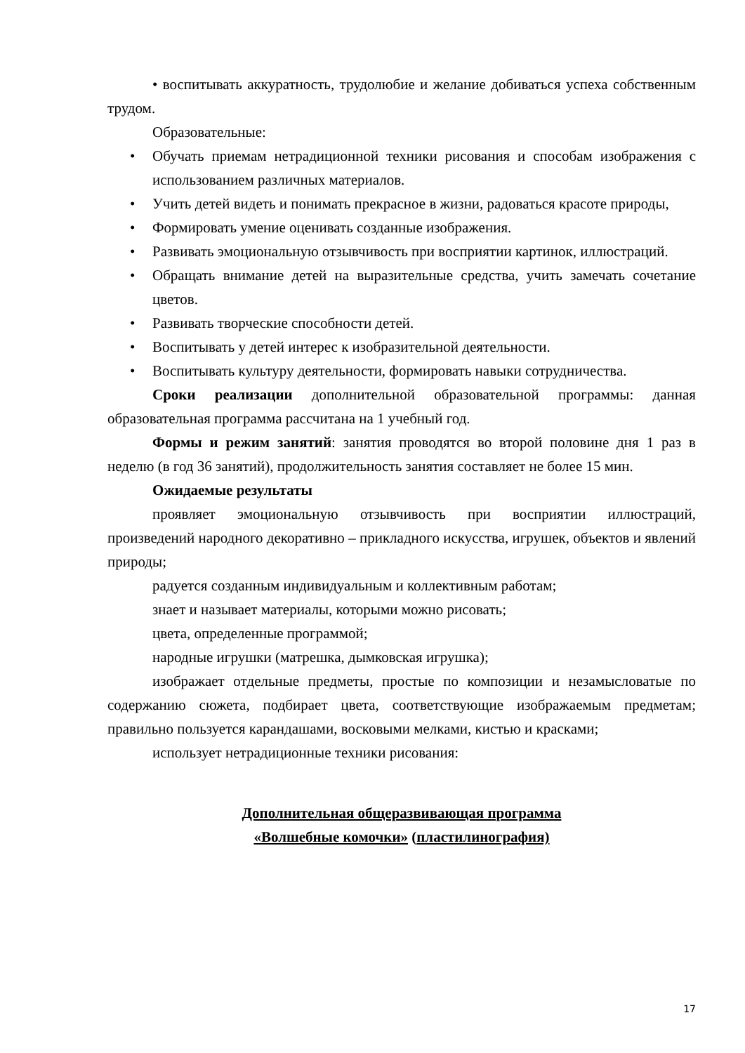• воспитывать аккуратность, трудолюбие и желание добиваться успеха собственным трудом.
Образовательные:
• Обучать приемам нетрадиционной техники рисования и способам изображения с использованием различных материалов.
• Учить детей видеть и понимать прекрасное в жизни, радоваться красоте природы,
• Формировать умение оценивать созданные изображения.
• Развивать эмоциональную отзывчивость при восприятии картинок, иллюстраций.
• Обращать внимание детей на выразительные средства, учить замечать сочетание цветов.
• Развивать творческие способности детей.
• Воспитывать у детей интерес к изобразительной деятельности.
• Воспитывать культуру деятельности, формировать навыки сотрудничества.
Сроки реализации дополнительной образовательной программы: данная образовательная программа рассчитана на 1 учебный год.
Формы и режим занятий: занятия проводятся во второй половине дня 1 раз в неделю (в год 36 занятий), продолжительность занятия составляет не более 15 мин.
Ожидаемые результаты
проявляет эмоциональную отзывчивость при восприятии иллюстраций, произведений народного декоративно – прикладного искусства, игрушек, объектов и явлений природы;
радуется созданным индивидуальным и коллективным работам;
знает и называет материалы, которыми можно рисовать;
цвета, определенные программой;
народные игрушки (матрешка, дымковская игрушка);
изображает отдельные предметы, простые по композиции и незамысловатые по содержанию сюжета, подбирает цвета, соответствующие изображаемым предметам; правильно пользуется карандашами, восковыми мелками, кистью и красками;
использует нетрадиционные техники рисования:
Дополнительная общеразвивающая программа
«Волшебные комочки» (пластилинография)
17